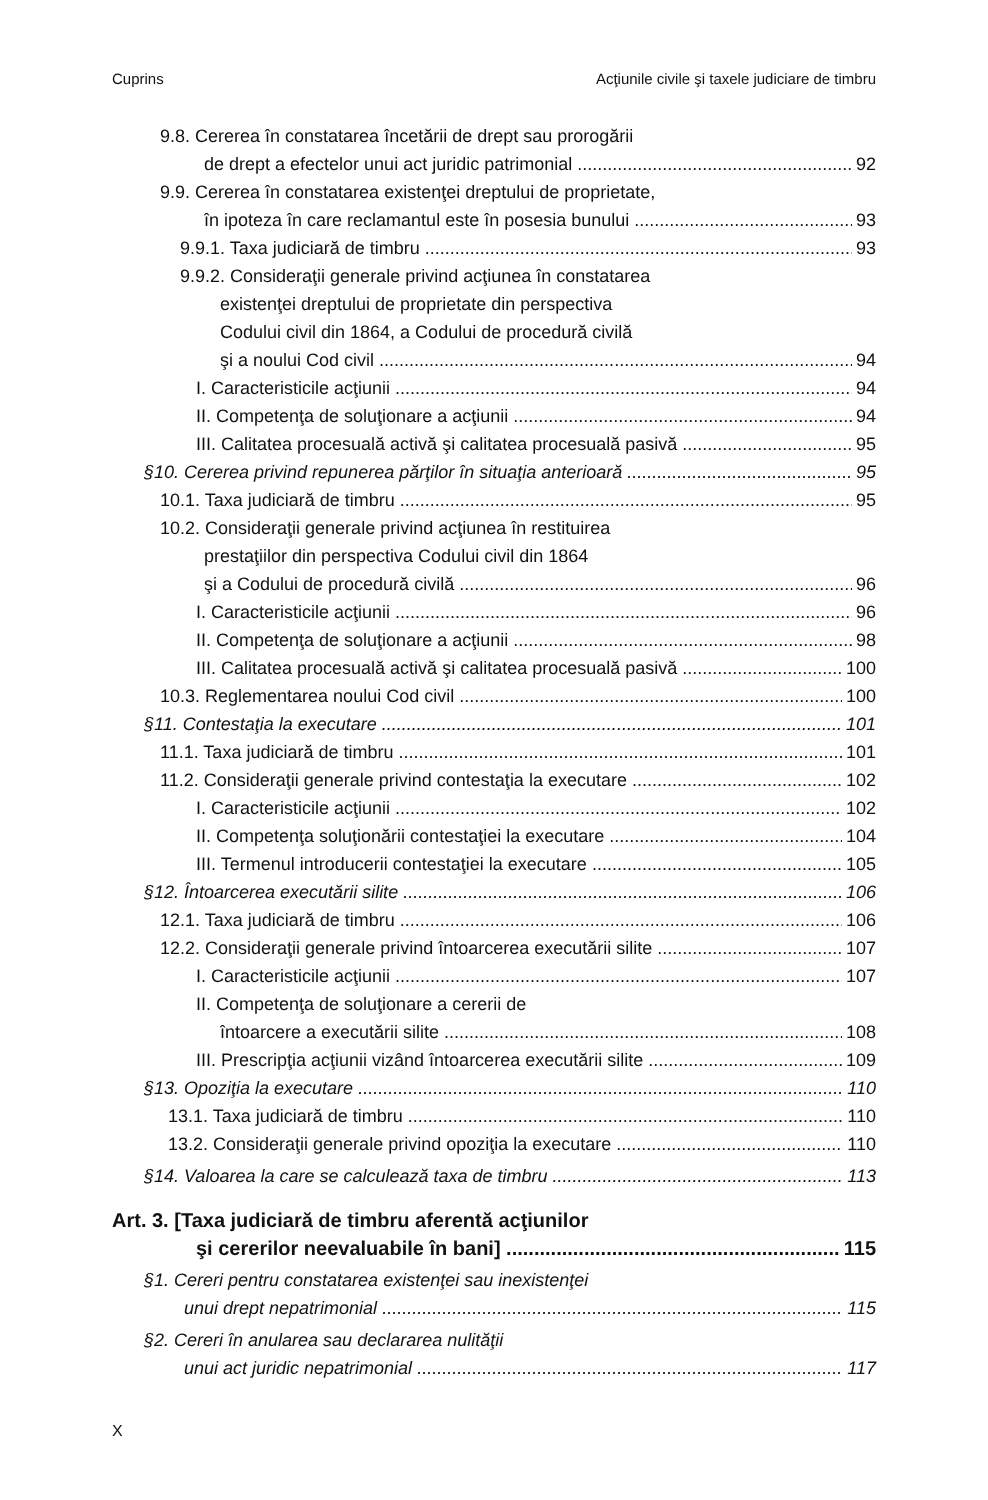Cuprins Acţiunile civile şi taxele judiciare de timbru
9.8. Cererea în constatarea încetării de drept sau prorogării
de drept a efectelor unui act juridic patrimonial 92
9.9. Cererea în constatarea existenţei dreptului de proprietate,
în ipoteza în care reclamantul este în posesia bunului 93
9.9.1. Taxa judiciară de timbru 93
9.9.2. Consideraţii generale privind acţiunea în constatarea
existenţei dreptului de proprietate din perspectiva
Codului civil din 1864, a Codului de procedură civilă
şi a noului Cod civil 94
I. Caracteristicile acţiunii 94
II. Competenţa de soluţionare a acţiunii 94
III. Calitatea procesuală activă şi calitatea procesuală pasivă 95
§10. Cererea privind repunerea părţilor în situaţia anterioară 95
10.1. Taxa judiciară de timbru 95
10.2. Consideraţii generale privind acţiunea în restituirea
prestaţiilor din perspectiva Codului civil din 1864
şi a Codului de procedură civilă 96
I. Caracteristicile acţiunii 96
II. Competenţa de soluţionare a acţiunii 98
III. Calitatea procesuală activă şi calitatea procesuală pasivă 100
10.3. Reglementarea noului Cod civil 100
§11. Contestaţia la executare 101
11.1. Taxa judiciară de timbru 101
11.2. Consideraţii generale privind contestaţia la executare 102
I. Caracteristicile acţiunii 102
II. Competenţa soluţionării contestaţiei la executare 104
III. Termenul introducerii contestaţiei la executare 105
§12. Întoarcerea executării silite 106
12.1. Taxa judiciară de timbru 106
12.2. Consideraţii generale privind întoarcerea executării silite 107
I. Caracteristicile acţiunii 107
II. Competenţa de soluţionare a cererii de
întoarcere a executării silite 108
III. Prescripţia acţiunii vizând întoarcerea executării silite 109
§13. Opoziţia la executare 110
13.1. Taxa judiciară de timbru 110
13.2. Consideraţii generale privind opoziţia la executare 110
§14. Valoarea la care se calculează taxa de timbru 113
Art. 3. [Taxa judiciară de timbru aferentă acţiunilor
şi cererilor neevaluabile în bani] 115
§1. Cereri pentru constatarea existenţei sau inexistenţei
unui drept nepatrimonial 115
§2. Cereri în anularea sau declararea nulităţii
unui act juridic nepatrimonial 117
X